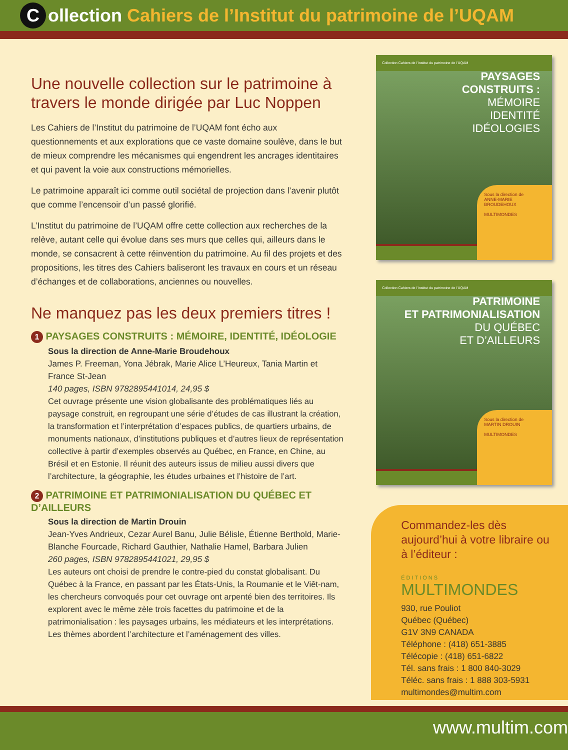Collection Cahiers de l’Institut du patrimoine de l’UQAM
Une nouvelle collection sur le patrimoine à travers le monde dirigée par Luc Noppen
Les Cahiers de l’Institut du patrimoine de l’UQAM font écho aux questionnements et aux explorations que ce vaste domaine soulève, dans le but de mieux comprendre les mécanismes qui engendrent les ancrages identitaires et qui pavent la voie aux constructions mémorielles.
Le patrimoine apparaît ici comme outil sociétal de projection dans l’avenir plutôt que comme l’encensoir d’un passé glorifié.
L’Institut du patrimoine de l’UQAM offre cette collection aux recherches de la relève, autant celle qui évolue dans ses murs que celles qui, ailleurs dans le monde, se consacrent à cette réinvention du patrimoine. Au fil des projets et des propositions, les titres des Cahiers baliseront les travaux en cours et un réseau d’échanges et de collaborations, anciennes ou nouvelles.
Ne manquez pas les deux premiers titres !
1 PAYSAGES CONSTRUITS : MÉMOIRE, IDENTITÉ, IDÉOLOGIE
Sous la direction de Anne-Marie Broudehoux
James P. Freeman, Yona Jébrak, Marie Alice L’Heureux, Tania Martin et France St-Jean
140 pages, ISBN 9782895441014, 24,95 $
Cet ouvrage présente une vision globalisante des problématiques liés au paysage construit, en regroupant une série d’études de cas illustrant la création, la transformation et l’interprétation d’espaces publics, de quartiers urbains, de monuments nationaux, d’institutions publiques et d’autres lieux de représentation collective à partir d’exemples observés au Québec, en France, en Chine, au Brésil et en Estonie. Il réunit des auteurs issus de milieu aussi divers que l’architecture, la géographie, les études urbaines et l’histoire de l’art.
2 PATRIMOINE ET PATRIMONIALISATION DU QUÉBEC ET D’AILLEURS
Sous la direction de Martin Drouin
Jean-Yves Andrieux, Cezar Aurel Banu, Julie Bélisle, Étienne Berthold, Marie-Blanche Fourcade, Richard Gauthier, Nathalie Hamel, Barbara Julien
260 pages, ISBN 9782895441021, 29,95 $
Les auteurs ont choisi de prendre le contre-pied du constat globalisant. Du Québec à la France, en passant par les États-Unis, la Roumanie et le Viêt-nam, les chercheurs convoqués pour cet ouvrage ont arpenté bien des territoires. Ils explorent avec le même zèle trois facettes du patrimoine et de la patrimonialisation : les paysages urbains, les médiateurs et les interprétations. Les thèmes abordent l’architecture et l’aménagement des villes.
Collection Cahiers de l’Institut du patrimoine de l’UQAM
PAYSAGES
CONSTRUITS :
MÉMOIRE
IDENTITÉ
IDÉOLOGIES
Sous la direction de
ANNE-MARIE BROUDEHOUX
MULTIMONDES
Collection Cahiers de l’Institut du patrimoine de l’UQAM
PATRIMOINE
ET PATRIMONIALISATION
DU QUÉBEC
ET D’AILLEURS
Sous la direction de
MARTIN DROUIN
MULTIMONDES
Commandez-les dès aujourd’hui à votre libraire ou à l’éditeur :
ÉDITIONS
MULTIMONDES
930, rue Pouliot
Québec (Québec)
G1V 3N9 CANADA
Téléphone : (418) 651-3885
Télécopie : (418) 651-6822
Tél. sans frais : 1 800 840-3029
Téléc. sans frais : 1 888 303-5931
multimondes@multim.com
www.multim.com